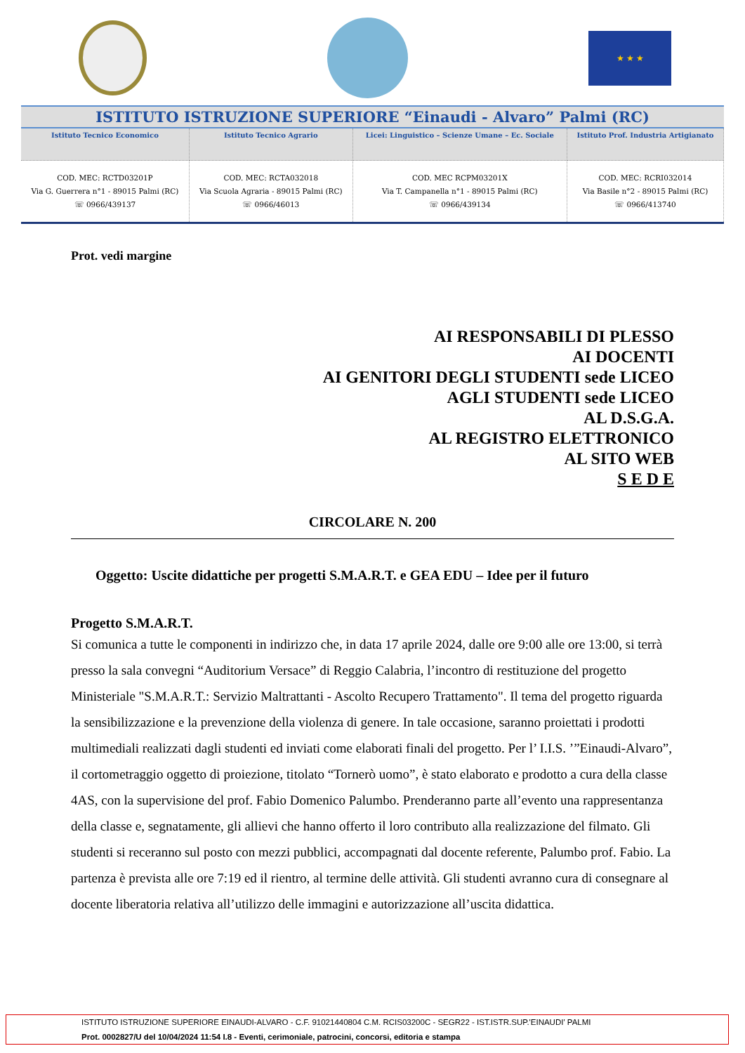★ ★ ★
ISTITUTO ISTRUZIONE SUPERIORE “Einaudi - Alvaro” Palmi (RC)
| Istituto Tecnico Economico | Istituto Tecnico Agrario | Licei: Linguistico – Scienze Umane – Ec. Sociale | Istituto Prof. Industria Artigianato |
| --- | --- | --- | --- |
| COD. MEC: RCTD03201P Via G. Guerrera n°1 - 89015 Palmi (RC) ☏ 0966/439137 | COD. MEC: RCTA032018 Via Scuola Agraria - 89015 Palmi (RC) ☏ 0966/46013 | COD. MEC RCPM03201X Via T. Campanella n°1 - 89015 Palmi (RC) ☏ 0966/439134 | COD. MEC: RCRI032014 Via Basile n°2 - 89015 Palmi (RC) ☏ 0966/413740 |
Prot. vedi margine
AI RESPONSABILI DI PLESSO
AI DOCENTI
AI GENITORI DEGLI STUDENTI sede LICEO
AGLI STUDENTI sede LICEO
AL D.S.G.A.
AL REGISTRO ELETTRONICO
AL SITO WEB
S E D E
CIRCOLARE N. 200
Oggetto: Uscite didattiche per progetti S.M.A.R.T. e GEA EDU – Idee per il futuro
Progetto S.M.A.R.T.
Si comunica a tutte le componenti in indirizzo che, in data 17 aprile 2024, dalle ore 9:00 alle ore 13:00, si terrà presso la sala convegni “Auditorium Versace” di Reggio Calabria, l’incontro di restituzione del progetto Ministeriale "S.M.A.R.T.: Servizio Maltrattanti - Ascolto Recupero Trattamento". Il tema del progetto riguarda la sensibilizzazione e la prevenzione della violenza di genere. In tale occasione, saranno proiettati i prodotti multimediali realizzati dagli studenti ed inviati come elaborati finali del progetto. Per l’ I.I.S. ’”Einaudi-Alvaro”, il cortometraggio oggetto di proiezione, titolato “Tornerò uomo”, è stato elaborato e prodotto a cura della classe 4AS, con la supervisione del prof. Fabio Domenico Palumbo. Prenderanno parte all’evento una rappresentanza della classe e, segnatamente, gli allievi che hanno offerto il loro contributo alla realizzazione del filmato. Gli studenti si receranno sul posto con mezzi pubblici, accompagnati dal docente referente, Palumbo prof. Fabio. La partenza è prevista alle ore 7:19 ed il rientro, al termine delle attività. Gli studenti avranno cura di consegnare al docente liberatoria relativa all’utilizzo delle immagini e autorizzazione all’uscita didattica.
ISTITUTO ISTRUZIONE SUPERIORE EINAUDI-ALVARO - C.F. 91021440804 C.M. RCIS03200C - SEGR22 - IST.ISTR.SUP.'EINAUDI' PALMI
Prot. 0002827/U del 10/04/2024 11:54 I.8 - Eventi, cerimoniale, patrocini, concorsi, editoria e stampa